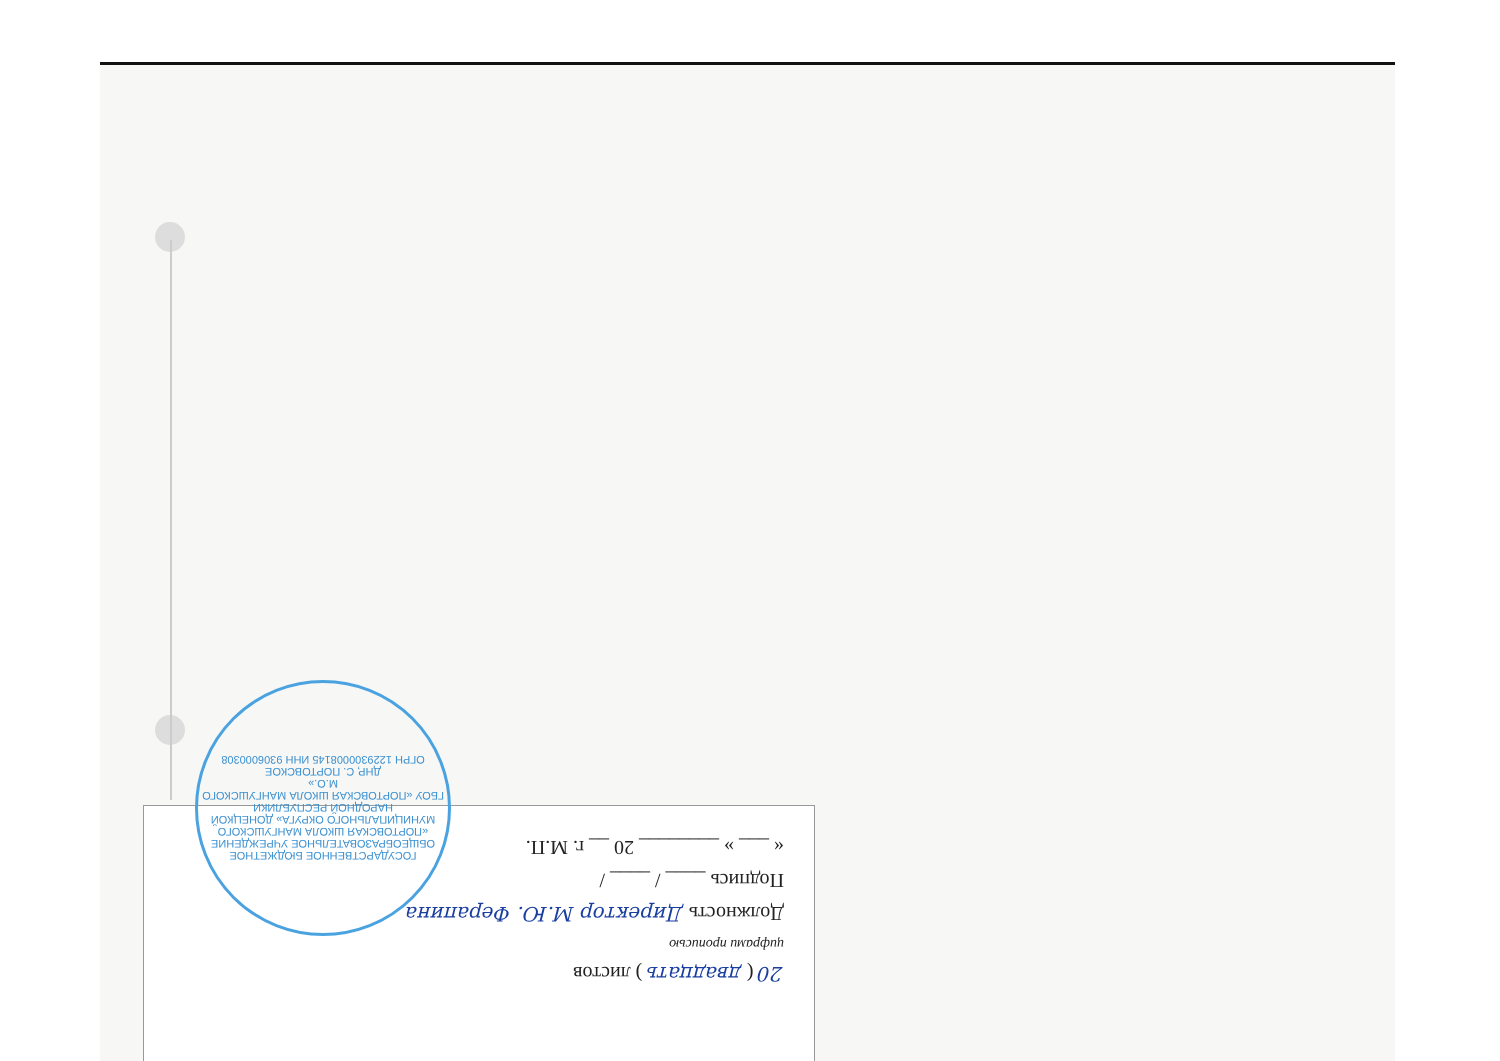20 ( двадцать ) листов
цифрами прописью
Должность Директор М.Ю. Ферапина
Подпись ____ / ____ /
« ___ » ________ 20 __ г. М.П.
ГОСУДАРСТВЕННОЕ БЮДЖЕТНОЕ ОБЩЕОБРАЗОВАТЕЛЬНОЕ УЧРЕЖДЕНИЕ «ПОРТОВСКАЯ ШКОЛА МАНГУШСКОГО МУНИЦИПАЛЬНОГО ОКРУГА» ДОНЕЦКОЙ НАРОДНОЙ РЕСПУБЛИКИ
ГБОУ «ПОРТОВСКАЯ ШКОЛА МАНГУШСКОГО М.О.»
ДНР, С. ПОРТОВСКОЕ
ОГРН 1229300008145 ИНН 9306000308